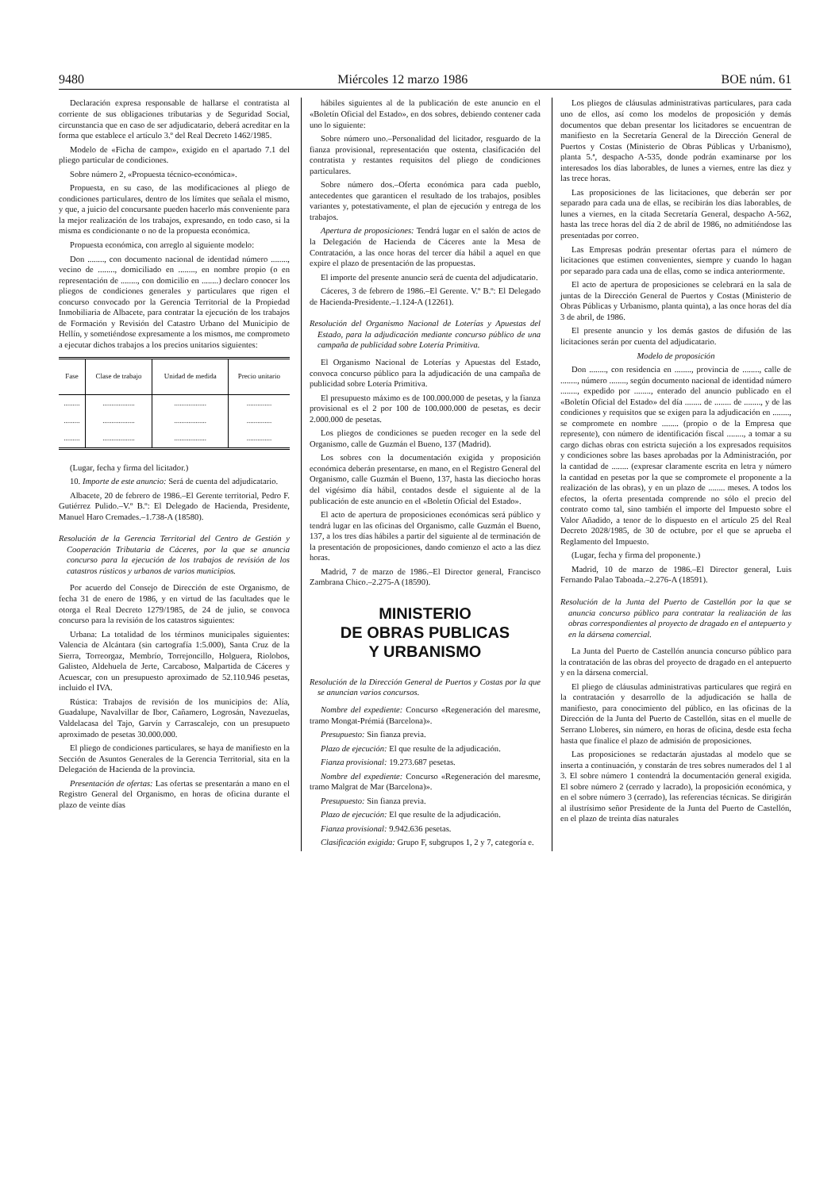9480 Miércoles 12 marzo 1986 BOE núm. 61
Declaración expresa responsable de hallarse el contratista al corriente de sus obligaciones tributarias y de Seguridad Social, circunstancia que en caso de ser adjudicatario, deberá acreditar en la forma que establece el artículo 3.º del Real Decreto 1462/1985.
Modelo de «Ficha de campo», exigido en el apartado 7.1 del pliego particular de condiciones.
Sobre número 2, «Propuesta técnico-económica».
Propuesta, en su caso, de las modificaciones al pliego de condiciones particulares, dentro de los límites que señala el mismo, y que, a juicio del concursante pueden hacerlo más conveniente para la mejor realización de los trabajos, expresando, en todo caso, si la misma es condicionante o no de la propuesta económica.
Propuesta económica, con arreglo al siguiente modelo:
Don ........, con documento nacional de identidad número ........, vecino de ........, domiciliado en ........, en nombre propio (o en representación de ........, con domicilio en ........) declaro conocer los pliegos de condiciones generales y particulares que rigen el concurso convocado por la Gerencia Territorial de la Propiedad Inmobiliaria de Albacete, para contratar la ejecución de los trabajos de Formación y Revisión del Catastro Urbano del Municipio de Hellín, y sometiéndose expresamente a los mismos, me comprometo a ejecutar dichos trabajos a los precios unitarios siguientes:
| Fase | Clase de trabajo | Unidad de medida | Precio unitario |
| --- | --- | --- | --- |
| ......... | .................. | .................. | .............. |
| ......... | .................. | .................. | .............. |
| ......... | .................. | .................. | .............. |
(Lugar, fecha y firma del licitador.)
10. Importe de este anuncio: Será de cuenta del adjudicatario.
Albacete, 20 de febrero de 1986.–El Gerente territorial, Pedro F. Gutiérrez Pulido.–V.º B.º: El Delegado de Hacienda, Presidente, Manuel Haro Cremades.–1.738-A (18580).
Resolución de la Gerencia Territorial del Centro de Gestión y Cooperación Tributaria de Cáceres, por la que se anuncia concurso para la ejecución de los trabajos de revisión de los catastros rústicos y urbanos de varios municipios.
Por acuerdo del Consejo de Dirección de este Organismo, de fecha 31 de enero de 1986, y en virtud de las facultades que le otorga el Real Decreto 1279/1985, de 24 de julio, se convoca concurso para la revisión de los catastros siguientes:
Urbana: La totalidad de los términos municipales siguientes: Valencia de Alcántara (sin cartografía 1:5.000), Santa Cruz de la Sierra, Torreorgaz, Membrío, Torrejoncillo, Holguera, Riolobos, Galisteo, Aldehuela de Jerte, Carcaboso, Malpartida de Cáceres y Acuescar, con un presupuesto aproximado de 52.110.946 pesetas, incluido el IVA.
Rústica: Trabajos de revisión de los municipios de: Alía, Guadalupe, Navalvillar de Ibor, Cañamero, Logrosán, Navezuelas, Valdelacasa del Tajo, Garvín y Carrascalejo, con un presupueto aproximado de pesetas 30.000.000.
El pliego de condiciones particulares, se haya de manifiesto en la Sección de Asuntos Generales de la Gerencia Territorial, sita en la Delegación de Hacienda de la provincia.
Presentación de ofertas: Las ofertas se presentarán a mano en el Registro General del Organismo, en horas de oficina durante el plazo de veinte días
hábiles siguientes al de la publicación de este anuncio en el «Boletín Oficial del Estado», en dos sobres, debiendo contener cada uno lo siguiente:
Sobre número uno.–Personalidad del licitador, resguardo de la fianza provisional, representación que ostenta, clasificación del contratista y restantes requisitos del pliego de condiciones particulares.
Sobre número dos.–Oferta económica para cada pueblo, antecedentes que garanticen el resultado de los trabajos, posibles variantes y, potestativamente, el plan de ejecución y entrega de los trabajos.
Apertura de proposiciones: Tendrá lugar en el salón de actos de la Delegación de Hacienda de Cáceres ante la Mesa de Contratación, a las once horas del tercer día hábil a aquel en que expire el plazo de presentación de las propuestas.
El importe del presente anuncio será de cuenta del adjudicatario.
Cáceres, 3 de febrero de 1986.–El Gerente. V.º B.º: El Delegado de Hacienda-Presidente.–1.124-A (12261).
Resolución del Organismo Nacional de Loterías y Apuestas del Estado, para la adjudicación mediante concurso público de una campaña de publicidad sobre Lotería Primitiva.
El Organismo Nacional de Loterías y Apuestas del Estado, convoca concurso público para la adjudicación de una campaña de publicidad sobre Lotería Primitiva.
El presupuesto máximo es de 100.000.000 de pesetas, y la fianza provisional es el 2 por 100 de 100.000.000 de pesetas, es decir 2.000.000 de pesetas.
Los pliegos de condiciones se pueden recoger en la sede del Organismo, calle de Guzmán el Bueno, 137 (Madrid).
Los sobres con la documentación exigida y proposición económica deberán presentarse, en mano, en el Registro General del Organismo, calle Guzmán el Bueno, 137, hasta las dieciocho horas del vigésimo día hábil, contados desde el siguiente al de la publicación de este anuncio en el «Boletín Oficial del Estado».
El acto de apertura de proposiciones económicas será público y tendrá lugar en las oficinas del Organismo, calle Guzmán el Bueno, 137, a los tres días hábiles a partir del siguiente al de terminación de la presentación de proposiciones, dando comienzo el acto a las diez horas.
Madrid, 7 de marzo de 1986.–El Director general, Francisco Zambrana Chico.–2.275-A (18590).
MINISTERIO
DE OBRAS PUBLICAS
Y URBANISMO
Resolución de la Dirección General de Puertos y Costas por la que se anuncian varios concursos.
Nombre del expediente: Concurso «Regeneración del maresme, tramo Mongat-Prémiá (Barcelona)».
Presupuesto: Sin fianza previa.
Plazo de ejecución: El que resulte de la adjudicación.
Fianza provisional: 19.273.687 pesetas.
Nombre del expediente: Concurso «Regeneración del maresme, tramo Malgrat de Mar (Barcelona)».
Presupuesto: Sin fianza previa.
Plazo de ejecución: El que resulte de la adjudicación.
Fianza provisional: 9.942.636 pesetas.
Clasificación exigida: Grupo F, subgrupos 1, 2 y 7, categoría e.
Los pliegos de cláusulas administrativas particulares, para cada uno de ellos, así como los modelos de proposición y demás documentos que deban presentar los licitadores se encuentran de manifiesto en la Secretaría General de la Dirección General de Puertos y Costas (Ministerio de Obras Públicas y Urbanismo), planta 5.ª, despacho A-535, donde podrán examinarse por los interesados los días laborables, de lunes a viernes, entre las diez y las trece horas.
Las proposiciones de las licitaciones, que deberán ser por separado para cada una de ellas, se recibirán los días laborables, de lunes a viernes, en la citada Secretaría General, despacho A-562, hasta las trece horas del día 2 de abril de 1986, no admitiéndose las presentadas por correo.
Las Empresas podrán presentar ofertas para el número de licitaciones que estimen convenientes, siempre y cuando lo hagan por separado para cada una de ellas, como se indica anteriormente.
El acto de apertura de proposiciones se celebrará en la sala de juntas de la Dirección General de Puertos y Costas (Ministerio de Obras Públicas y Urbanismo, planta quinta), a las once horas del día 3 de abril, de 1986.
El presente anuncio y los demás gastos de difusión de las licitaciones serán por cuenta del adjudicatario.
Modelo de proposición
Don ........, con residencia en ........, provincia de ........, calle de ........, número ........, según documento nacional de identidad número ........, expedido por ........, enterado del anuncio publicado en el «Boletín Oficial del Estado» del día ........ de ........ de ........, y de las condiciones y requisitos que se exigen para la adjudicación en ........, se compromete en nombre ........ (propio o de la Empresa que represente), con número de identificación fiscal ........, a tomar a su cargo dichas obras con estricta sujeción a los expresados requisitos y condiciones sobre las bases aprobadas por la Administración, por la cantidad de ........ (expresar claramente escrita en letra y número la cantidad en pesetas por la que se compromete el proponente a la realización de las obras), y en un plazo de ........ meses. A todos los efectos, la oferta presentada comprende no sólo el precio del contrato como tal, sino también el importe del Impuesto sobre el Valor Añadido, a tenor de lo dispuesto en el artículo 25 del Real Decreto 2028/1985, de 30 de octubre, por el que se aprueba el Reglamento del Impuesto.
(Lugar, fecha y firma del proponente.)
Madrid, 10 de marzo de 1986.–El Director general, Luis Fernando Palao Taboada.–2.276-A (18591).
Resolución de la Junta del Puerto de Castellón por la que se anuncia concurso público para contratar la realización de las obras correspondientes al proyecto de dragado en el antepuerto y en la dársena comercial.
La Junta del Puerto de Castellón anuncia concurso público para la contratación de las obras del proyecto de dragado en el antepuerto y en la dársena comercial.
El pliego de cláusulas administrativas particulares que regirá en la contratación y desarrollo de la adjudicación se halla de manifiesto, para conocimiento del público, en las oficinas de la Dirección de la Junta del Puerto de Castellón, sitas en el muelle de Serrano Lloberes, sin número, en horas de oficina, desde esta fecha hasta que finalice el plazo de admisión de proposiciones.
Las proposiciones se redactarán ajustadas al modelo que se inserta a continuación, y constarán de tres sobres numerados del 1 al 3. El sobre número 1 contendrá la documentación general exigida. El sobre número 2 (cerrado y lacrado), la proposición económica, y en el sobre número 3 (cerrado), las referencias técnicas. Se dirigirán al ilustrísimo señor Presidente de la Junta del Puerto de Castellón, en el plazo de treinta días naturales